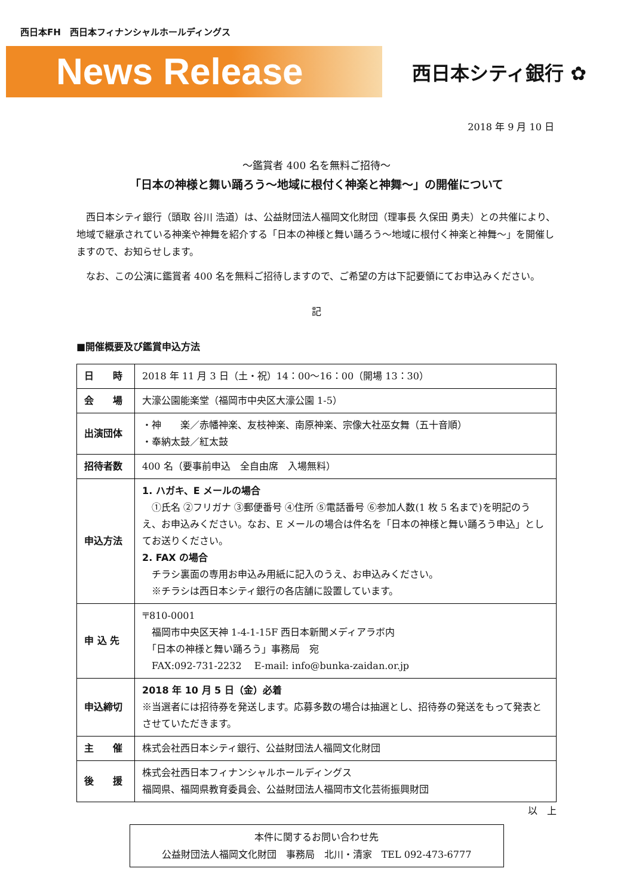西日本FH　西日本フィナンシャルホールディングス
News Release
西日本シティ銀行 ✿
2018 年 9 月 10 日
～鑑賞者 400 名を無料ご招待～
「日本の神様と舞い踊ろう～地域に根付く神楽と神舞～」の開催について
西日本シティ銀行（頭取 谷川 浩道）は、公益財団法人福岡文化財団（理事長 久保田 勇夫）との共催により、地域で継承されている神楽や神舞を紹介する「日本の神様と舞い踊ろう～地域に根付く神楽と神舞～」を開催しますので、お知らせします。
なお、この公演に鑑賞者 400 名を無料ご招待しますので、ご希望の方は下記要領にてお申込みください。
記
■開催概要及び鑑賞申込方法
| 日 時 | 2018 年 11 月 3 日（土・祝）14：00～16：00（開場 13：30） |
| 会 場 | 大濠公園能楽堂（福岡市中央区大濠公園 1-5） |
| 出演団体 | ・神 楽／赤幡神楽、友枝神楽、南原神楽、宗像大社巫女舞（五十音順） ・奉納太鼓／紅太鼓 |
| 招待者数 | 400 名（要事前申込 全自由席 入場無料） |
| 申込方法 | 1. ハガキ、E メールの場合 ①氏名 ②フリガナ ③郵便番号 ④住所 ⑤電話番号 ⑥参加人数(1 枚 5 名まで)を明記のうえ、お申込みください。なお、E メールの場合は件名を「日本の神様と舞い踊ろう申込」としてお送りください。 2. FAX の場合 チラシ裏面の専用お申込み用紙に記入のうえ、お申込みください。 ※チラシは西日本シティ銀行の各店舗に設置しています。 |
| 申 込 先 | 〒810-0001 福岡市中央区天神 1-4-1-15F 西日本新聞メディアラボ内 「日本の神様と舞い踊ろう」事務局 宛 FAX:092-731-2232 E-mail: info@bunka-zaidan.or.jp |
| 申込締切 | 2018 年 10 月 5 日（金）必着 ※当選者には招待券を発送します。応募多数の場合は抽選とし、招待券の発送をもって発表とさせていただきます。 |
| 主 催 | 株式会社西日本シティ銀行、公益財団法人福岡文化財団 |
| 後 援 | 株式会社西日本フィナンシャルホールディングス 福岡県、福岡県教育委員会、公益財団法人福岡市文化芸術振興財団 |
以　上
本件に関するお問い合わせ先
公益財団法人福岡文化財団　事務局　北川・清家　TEL 092-473-6777